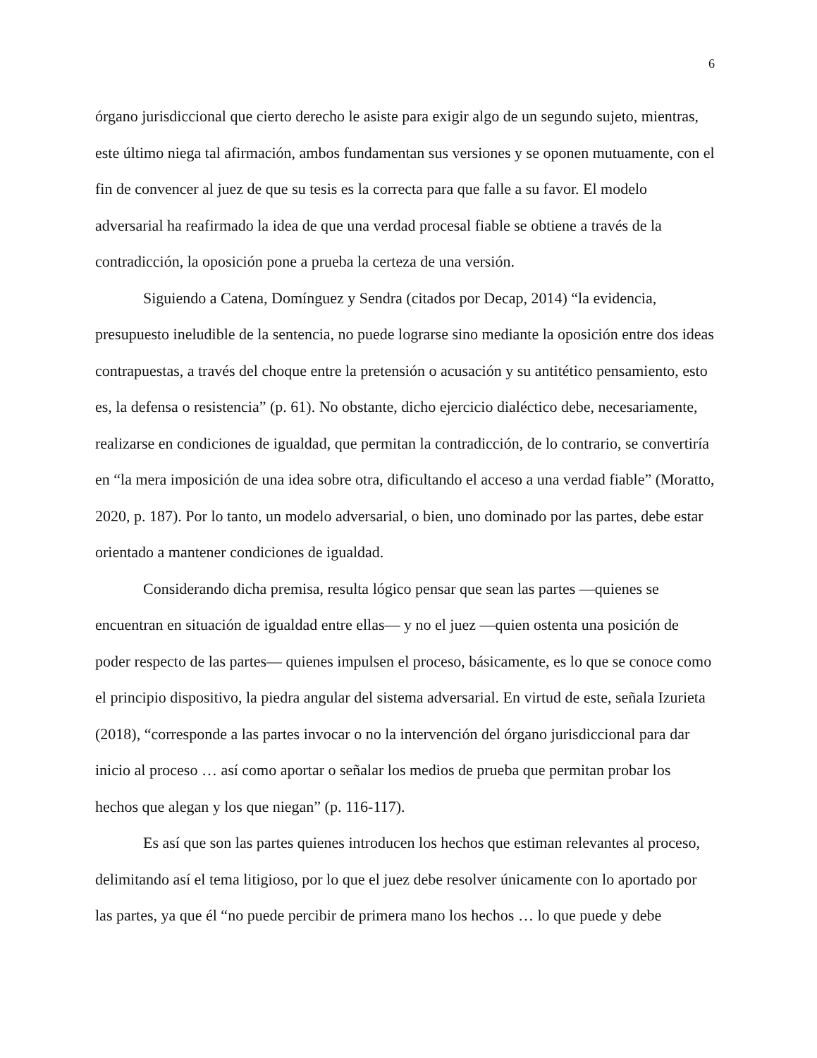6
órgano jurisdiccional que cierto derecho le asiste para exigir algo de un segundo sujeto, mientras, este último niega tal afirmación, ambos fundamentan sus versiones y se oponen mutuamente, con el fin de convencer al juez de que su tesis es la correcta para que falle a su favor. El modelo adversarial ha reafirmado la idea de que una verdad procesal fiable se obtiene a través de la contradicción, la oposición pone a prueba la certeza de una versión.
Siguiendo a Catena, Domínguez y Sendra (citados por Decap, 2014) “la evidencia, presupuesto ineludible de la sentencia, no puede lograrse sino mediante la oposición entre dos ideas contrapuestas, a través del choque entre la pretensión o acusación y su antitético pensamiento, esto es, la defensa o resistencia” (p. 61). No obstante, dicho ejercicio dialéctico debe, necesariamente, realizarse en condiciones de igualdad, que permitan la contradicción, de lo contrario, se convertiría en “la mera imposición de una idea sobre otra, dificultando el acceso a una verdad fiable” (Moratto, 2020, p. 187). Por lo tanto, un modelo adversarial, o bien, uno dominado por las partes, debe estar orientado a mantener condiciones de igualdad.
Considerando dicha premisa, resulta lógico pensar que sean las partes —quienes se encuentran en situación de igualdad entre ellas— y no el juez —quien ostenta una posición de poder respecto de las partes— quienes impulsen el proceso, básicamente, es lo que se conoce como el principio dispositivo, la piedra angular del sistema adversarial. En virtud de este, señala Izurieta (2018), “corresponde a las partes invocar o no la intervención del órgano jurisdiccional para dar inicio al proceso … así como aportar o señalar los medios de prueba que permitan probar los hechos que alegan y los que niegan” (p. 116-117).
Es así que son las partes quienes introducen los hechos que estiman relevantes al proceso, delimitando así el tema litigioso, por lo que el juez debe resolver únicamente con lo aportado por las partes, ya que él “no puede percibir de primera mano los hechos … lo que puede y debe